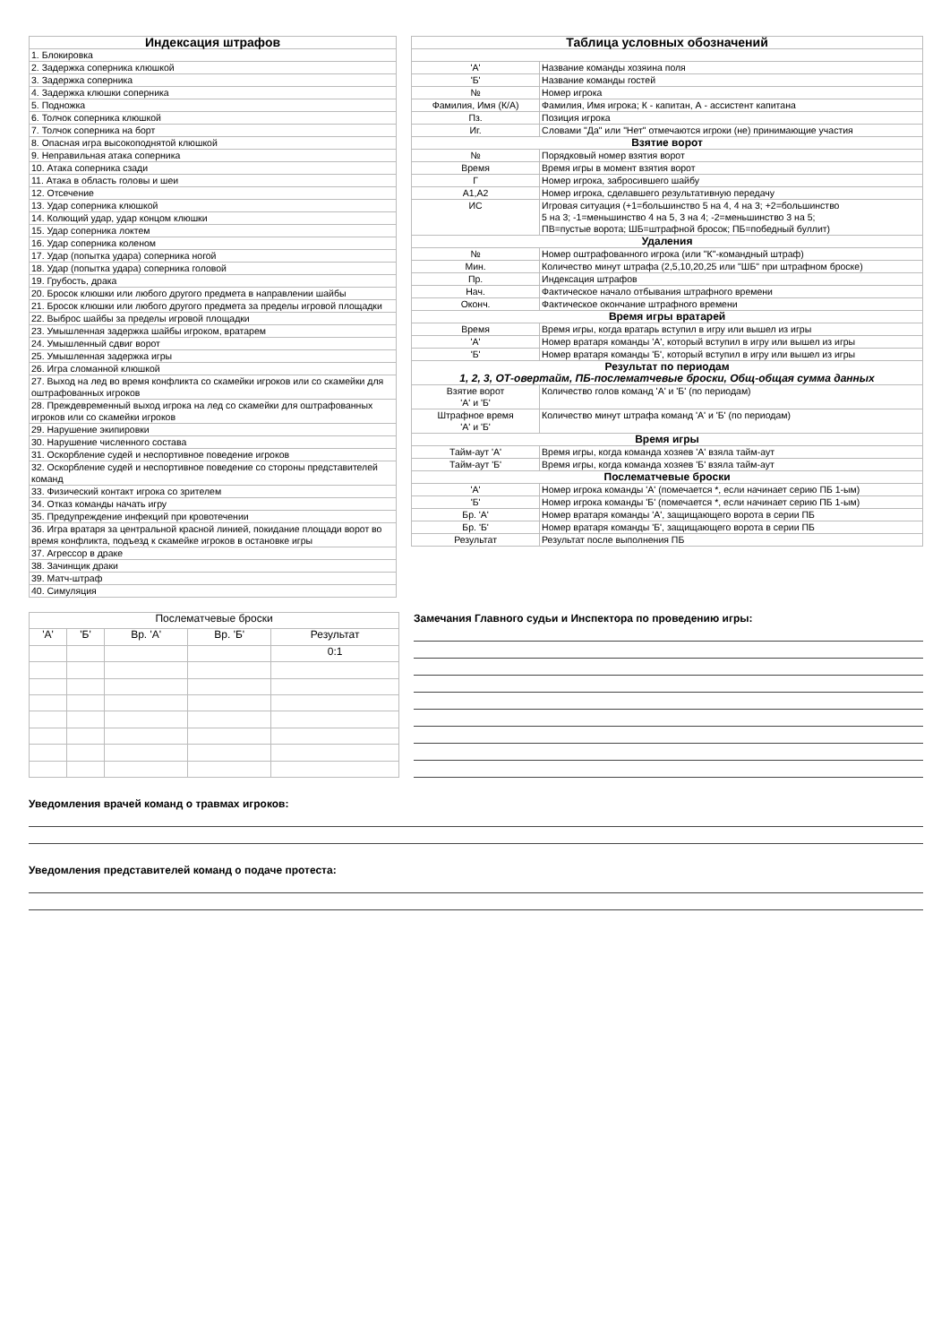| Индексация штрафов |
| --- |
| 1. Блокировка |
| 2. Задержка соперника клюшкой |
| 3. Задержка соперника |
| 4. Задержка клюшки соперника |
| 5. Подножка |
| 6. Толчок соперника клюшкой |
| 7. Толчок соперника на борт |
| 8. Опасная игра высокоподнятой клюшкой |
| 9. Неправильная атака соперника |
| 10. Атака соперника сзади |
| 11. Атака в область головы и шеи |
| 12. Отсечение |
| 13. Удар соперника клюшкой |
| 14. Колющий удар, удар концом клюшки |
| 15. Удар соперника локтем |
| 16. Удар соперника коленом |
| 17. Удар (попытка удара) соперника ногой |
| 18. Удар (попытка удара) соперника головой |
| 19. Грубость, драка |
| 20. Бросок клюшки или любого другого предмета в направлении шайбы |
| 21. Бросок клюшки или любого другого предмета за пределы игровой площадки |
| 22. Выброс шайбы за пределы игровой площадки |
| 23. Умышленная задержка шайбы игроком, вратарем |
| 24. Умышленный сдвиг ворот |
| 25. Умышленная задержка игры |
| 26. Игра сломанной клюшкой |
| 27. Выход на лед во время конфликта со скамейки игроков или со скамейки для оштрафованных игроков |
| 28. Преждевременный выход игрока на лед со скамейки для оштрафованных игроков или со скамейки игроков |
| 29. Нарушение экипировки |
| 30. Нарушение численного состава |
| 31. Оскорбление судей и неспортивное поведение игроков |
| 32. Оскорбление судей и неспортивное поведение со стороны представителей команд |
| 33. Физический контакт игрока со зрителем |
| 34. Отказ команды начать игру |
| 35. Предупреждение инфекций при кровотечении |
| 36. Игра вратаря за центральной красной линией, покидание площади ворот во время конфликта, подъезд к скамейке игроков в остановке игры |
| 37. Агрессор в драке |
| 38. Зачинщик драки |
| 39. Матч-штраф |
| 40. Симуляция |
| Таблица условных обозначений | |
| --- | --- |
| 'А' | Название команды хозяина поля |
| 'Б' | Название команды гостей |
| № | Номер игрока |
| Фамилия, Имя (К/А) | Фамилия, Имя игрока; К - капитан, А - ассистент капитана |
| Пз. | Позиция игрока |
| Иг. | Словами "Да" или "Нет" отмечаются игроки (не) принимающие участия |
| Взятие ворот | |
| № | Порядковый номер взятия ворот |
| Время | Время игры в момент взятия ворот |
| Г | Номер игрока, забросившего шайбу |
| А1,А2 | Номер игрока, сделавшего результативную передачу |
| ИС | Игровая ситуация (+1=большинство 5 на 4, 4 на 3; +2=большинство 5 на 3; -1=меньшинство 4 на 5, 3 на 4; -2=меньшинство 3 на 5; ПВ=пустые ворота; ШБ=штрафной бросок; ПБ=победный буллит) |
| Удаления | |
| № | Номер оштрафованного игрока (или "К"-командный штраф) |
| Мин. | Количество минут штрафа (2,5,10,20,25 или "ШБ" при штрафном броске) |
| Пр. | Индексация штрафов |
| Нач. | Фактическое начало отбывания штрафного времени |
| Оконч. | Фактическое окончание штрафного времени |
| Время игры вратарей | |
| Время | Время игры, когда вратарь вступил в игру или вышел из игры |
| 'А' | Номер вратаря команды 'А', который вступил в игру или вышел из игры |
| 'Б' | Номер вратаря команды 'Б', который вступил в игру или вышел из игры |
| Результат по периодам 1, 2, 3, ОТ-овертайм, ПБ-послематчевые броски, Общ-общая сумма данных | |
| Взятие ворот 'А' и 'Б' | Количество голов команд 'А' и 'Б' (по периодам) |
| Штрафное время 'А' и 'Б' | Количество минут штрафа команд 'А' и 'Б' (по периодам) |
| Время игры | |
| Тайм-аут 'А' | Время игры, когда команда хозяев 'А' взяла тайм-аут |
| Тайм-аут 'Б' | Время игры, когда команда хозяев 'Б' взяла тайм-аут |
| Послематчевые броски | |
| 'А' | Номер игрока команды 'А' (помечается *, если начинает серию ПБ 1-ым) |
| 'Б' | Номер игрока команды 'Б' (помечается *, если начинает серию ПБ 1-ым) |
| Бр. 'А' | Номер вратаря команды 'А', защищающего ворота в серии ПБ |
| Бр. 'Б' | Номер вратаря команды 'Б', защищающего ворота в серии ПБ |
| Результат | Результат после выполнения ПБ |
| Послематчевые броски | | | | |
| 'А' | 'Б' | Вр. 'А' | Вр. 'Б' | Результат |
| | | | | 0:1 |
Замечания Главного судьи и Инспектора по проведению игры:
Уведомления врачей команд о травмах игроков:
Уведомления представителей команд о подаче протеста: